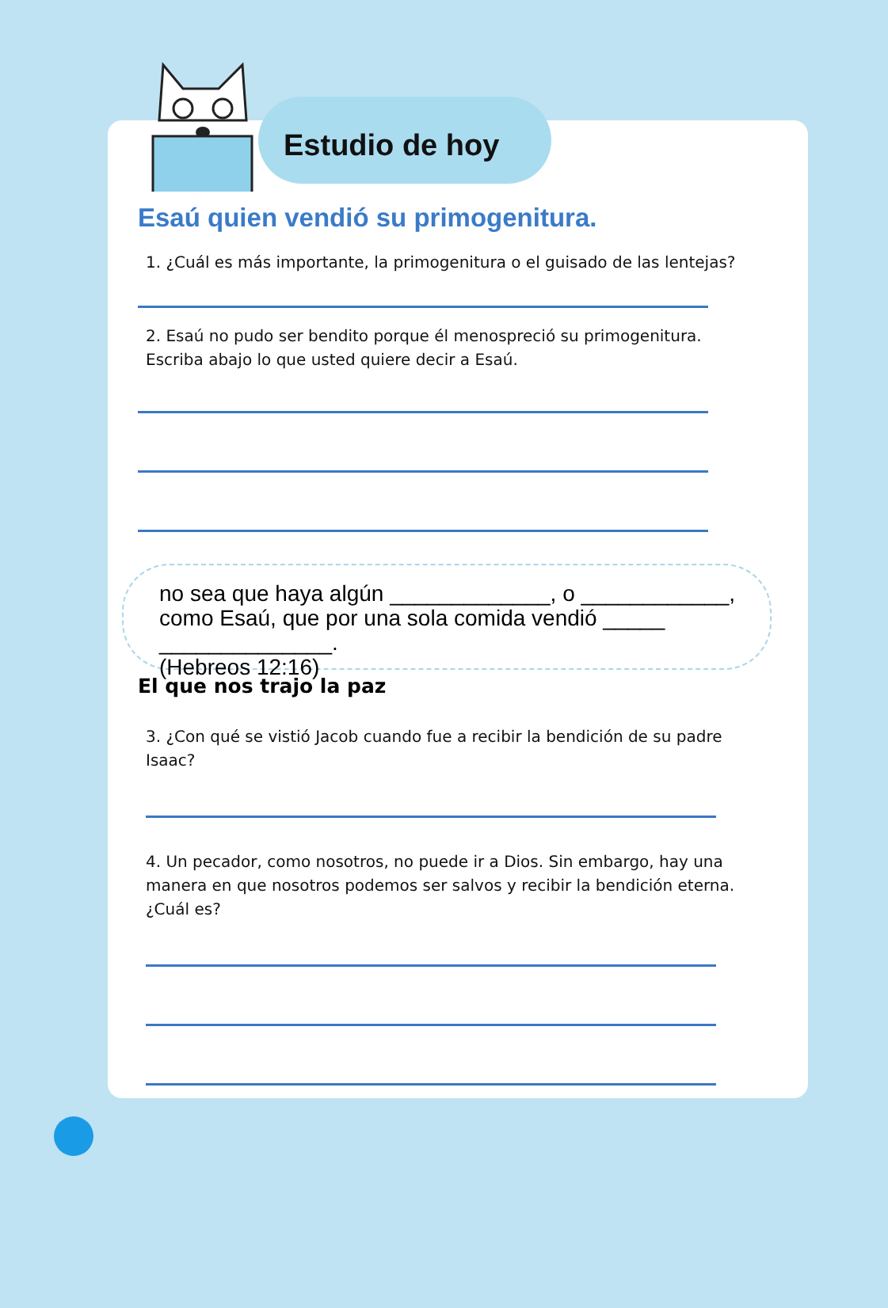Estudio de hoy
Esaú quien vendió su primogenitura.
1. ¿Cuál es más importante, la primogenitura o el guisado de las lentejas?
2. Esaú no pudo ser bendito porque él menospreció su primogenitura. Escriba abajo lo que usted quiere decir a Esaú.
no sea que haya algún _____________, o ____________, como Esaú, que por una sola comida vendió _____ ______________.
(Hebreos 12:16)
El que nos trajo la paz
3. ¿Con qué se vistió Jacob cuando fue a recibir la bendición de su padre Isaac?
4. Un pecador, como nosotros, no puede ir a Dios. Sin embargo, hay una manera en que nosotros podemos ser salvos y recibir la bendición eterna. ¿Cuál es?